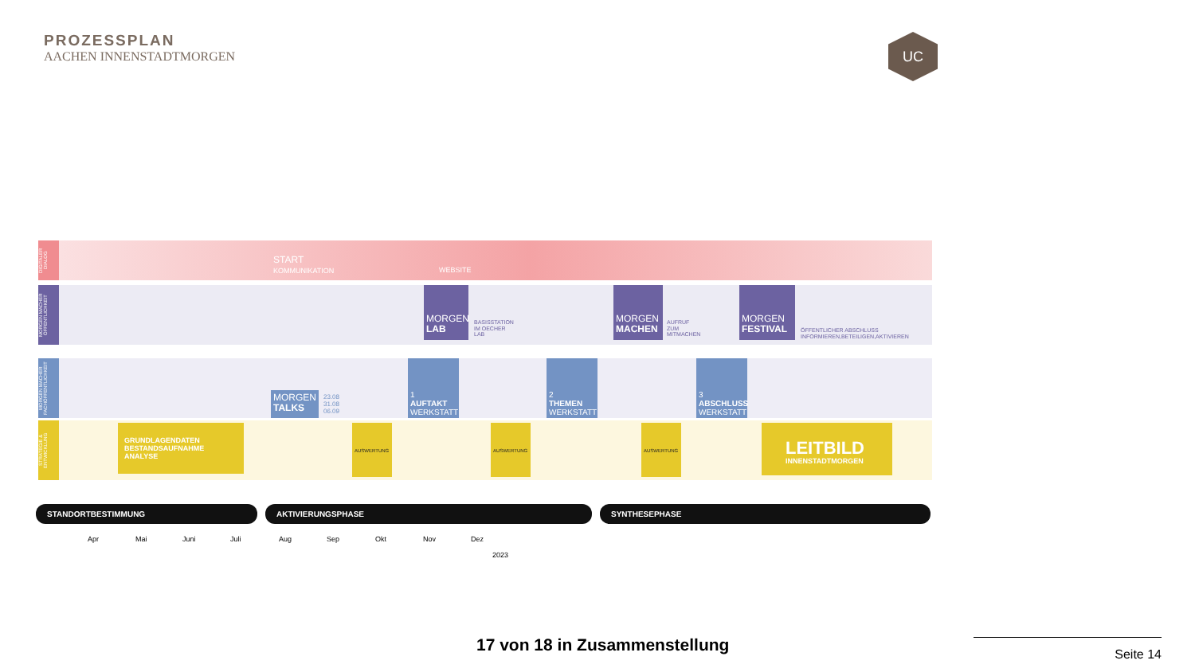PROZESSPLAN
AACHEN INNENSTADTMORGEN
UC
DIGITALER DIALOG
START
KOMMUNIKATION
WEBSITE
MORGEN MACHER ÖFFENTLICHKEIT
MORGEN
LAB
BASISSTATION
IM OECHER
LAB
MORGEN
MACHEN
AUFRUF
ZUM
MITMACHEN
MORGEN
FESTIVAL
ÖFFENTLICHER ABSCHLUSS
INFORMIEREN,BETEILIGEN,AKTIVIEREN
MORGEN MACHER FACHÖFFENTLICHKEIT
MORGEN
TALKS
23.08
31.08
06.09
1
AUFTAKT
WERKSTATT
2
THEMEN
WERKSTATT
3
ABSCHLUSS
WERKSTATT
STRATEGIE & ENTWICKLUNG
GRUNDLAGENDATEN
BESTANDSAUFNAHME
ANALYSE
AUSWERTUNG AUSWERTUNG AUSWERTUNG
LEITBILD
INNENSTADTMORGEN
STANDORTBESTIMMUNG AKTIVIERUNGSPHASE SYNTHESEPHASE
Apr Mai Juni Juli Aug Sep Okt Nov Dez
2023
17 von 18 in Zusammenstellung Seite 14